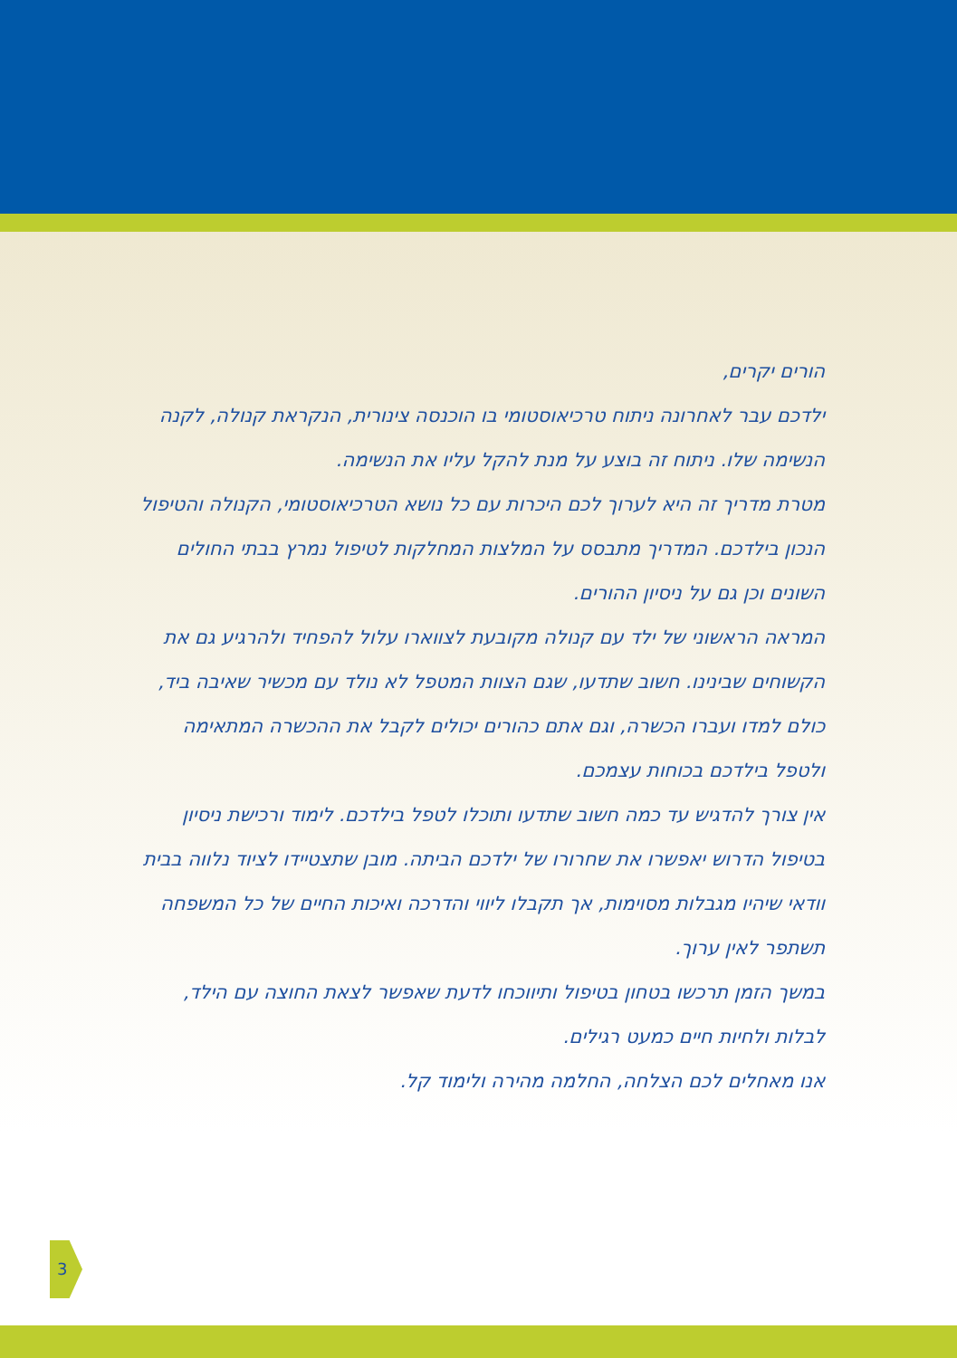הורים יקרים,
ילדכם עבר לאחרונה ניתוח טרכיאוסטומי בו הוכנסה צינורית, הנקראת קנולה, לקנה הנשימה שלו. ניתוח זה בוצע על מנת להקל עליו את הנשימה.
מטרת מדריך זה היא לערוך לכם היכרות עם כל נושא הטרכיאוסטומי, הקנולה והטיפול הנכון בילדכם. המדריך מתבסס על המלצות המחלקות לטיפול נמרץ בבתי החולים השונים וכן גם על ניסיון ההורים.
המראה הראשוני של ילד עם קנולה מקובעת לצווארו עלול להפחיד ולהרגיע גם את הקשוחים שבינינו. חשוב שתדעו, שגם הצוות המטפל לא נולד עם מכשיר שאיבה ביד, כולם למדו ועברו הכשרה, וגם אתם כהורים יכולים לקבל את ההכשרה המתאימה ולטפל בילדכם בכוחות עצמכם.
אין צורך להדגיש עד כמה חשוב שתדעו ותוכלו לטפל בילדכם. לימוד ורכישת ניסיון בטיפול הדרוש יאפשרו את שחרורו של ילדכם הביתה. מובן שתצטיידו לציוד נלווה בבית וודאי שיהיו מגבלות מסוימות, אך תקבלו ליווי והדרכה ואיכות החיים של כל המשפחה תשתפר לאין ערוך.
במשך הזמן תרכשו בטחון בטיפול ותיווכחו לדעת שאפשר לצאת החוצה עם הילד, לבלות ולחיות חיים כמעט רגילים.
אנו מאחלים לכם הצלחה, החלמה מהירה ולימוד קל.
3